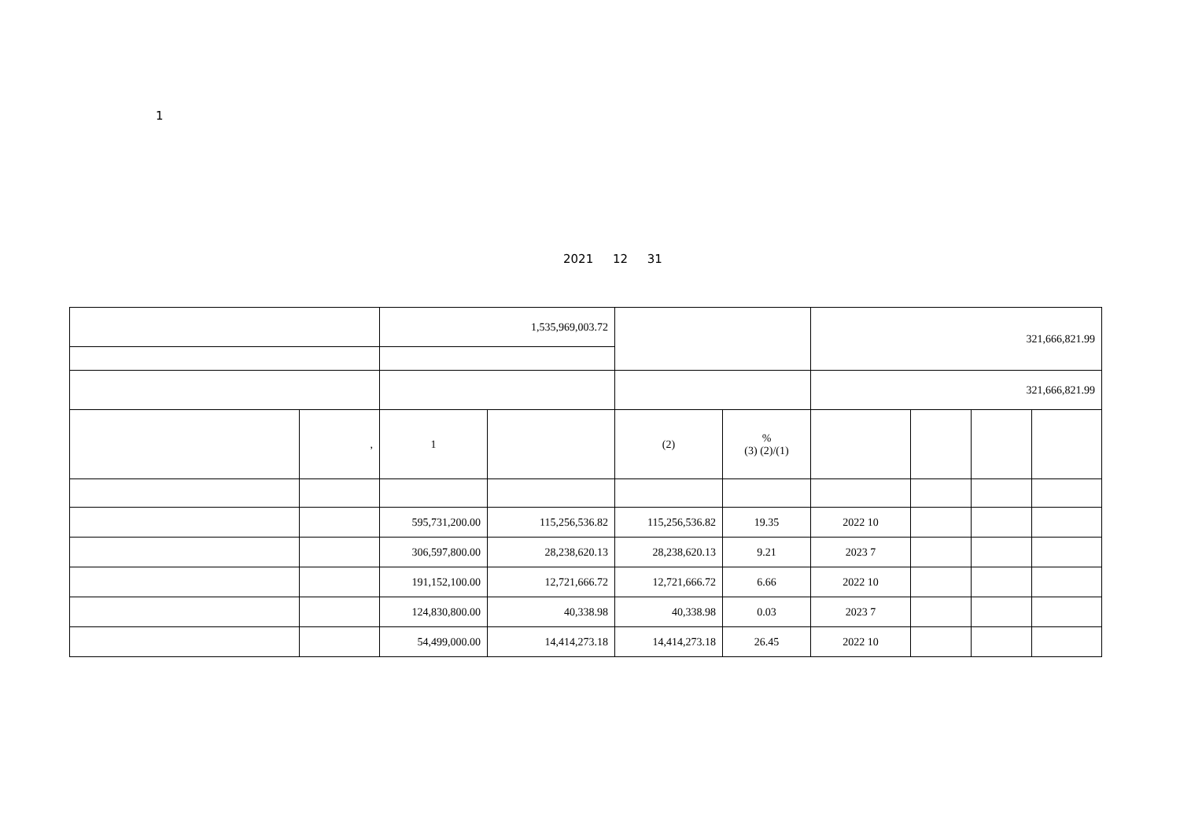1
2021 12 31
| | | 1,535,969,003.72 | | | | 321,666,821.99 | | | |
| | | | | | | 321,666,821.99 | | | |
| | , | 1 | | (2) | % (3) (2)/(1) | | | | |
| | | 595,731,200.00 | 115,256,536.82 | 115,256,536.82 | 19.35 | 2022 10 | | | |
| | | 306,597,800.00 | 28,238,620.13 | 28,238,620.13 | 9.21 | 2023 7 | | | |
| | | 191,152,100.00 | 12,721,666.72 | 12,721,666.72 | 6.66 | 2022 10 | | | |
| | | 124,830,800.00 | 40,338.98 | 40,338.98 | 0.03 | 2023 7 | | | |
| | | 54,499,000.00 | 14,414,273.18 | 14,414,273.18 | 26.45 | 2022 10 | | | |